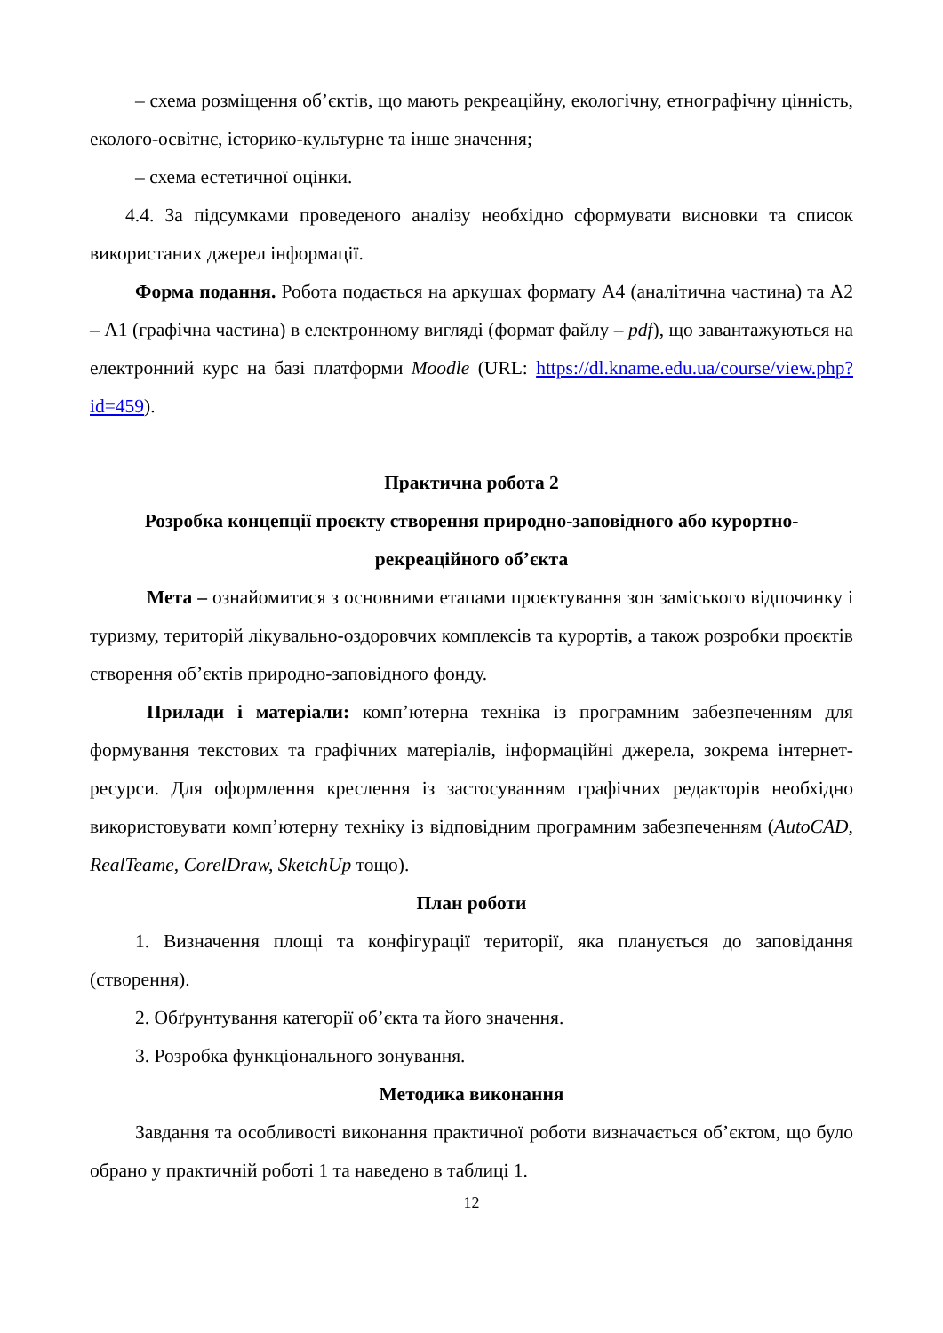– схема розміщення об’єктів, що мають рекреаційну, екологічну, етнографічну цінність, еколого-освітнє, історико-культурне та інше значення;
– схема естетичної оцінки.
4.4. За підсумками проведеного аналізу необхідно сформувати висновки та список використаних джерел інформації.
Форма подання. Робота подається на аркушах формату А4 (аналітична частина) та А2 – А1 (графічна частина) в електронному вигляді (формат файлу – pdf), що завантажуються на електронний курс на базі платформи Moodle (URL: https://dl.kname.edu.ua/course/view.php?id=459).
Практична робота 2
Розробка концепції проєкту створення природно-заповідного або курортно-рекреаційного об’єкта
Мета – ознайомитися з основними етапами проєктування зон заміського відпочинку і туризму, територій лікувально-оздоровчих комплексів та курортів, а також розробки проєктів створення об’єктів природно-заповідного фонду.
Прилади і матеріали: комп’ютерна техніка із програмним забезпеченням для формування текстових та графічних матеріалів, інформаційні джерела, зокрема інтернет-ресурси. Для оформлення креслення із застосуванням графічних редакторів необхідно використовувати комп’ютерну техніку із відповідним програмним забезпеченням (AutoCAD, RealTeame, CorelDraw, SketchUp тощо).
План роботи
1. Визначення площі та конфігурації території, яка планується до заповідання (створення).
2. Обґрунтування категорії об’єкта та його значення.
3. Розробка функціонального зонування.
Методика виконання
Завдання та особливості виконання практичної роботи визначається об’єктом, що було обрано у практичній роботі 1 та наведено в таблиці 1.
12